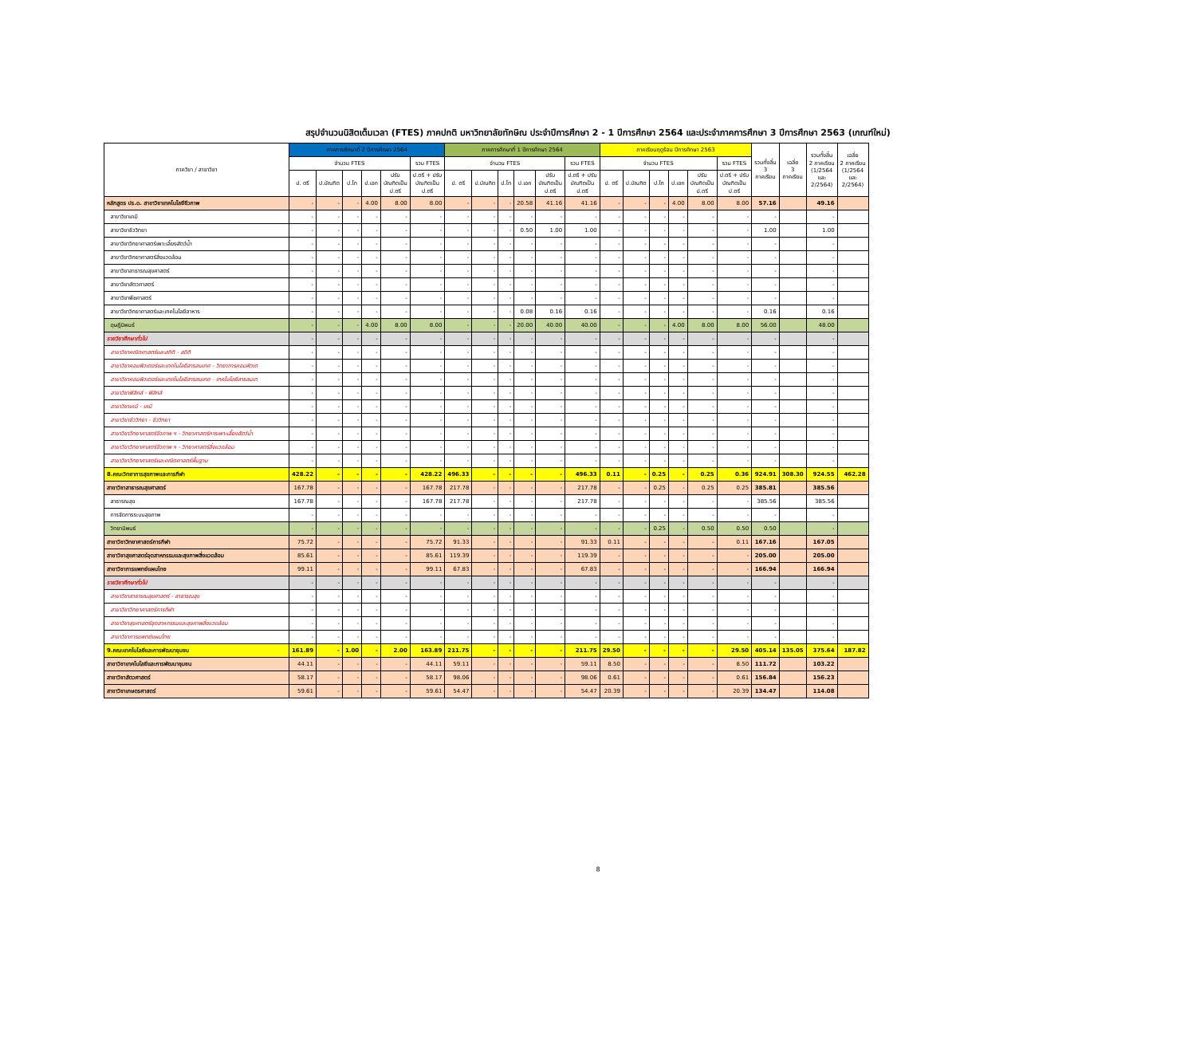สรุปจำนวนนิสิตเต็มเวลา (FTES) ภาคปกติ มหาวิทยาลัยทักษิณ ประจำปีการศึกษา 2 - 1 ปีการศึกษา 2564 และประจำภาคการศึกษา 3 ปีการศึกษา 2563 (เกณฑ์ใหม่)
| ภาควิชา / สาขาวิชา | ภาคการศึกษาที่ 2 ปีการศึกษา 2564 | | | | | | ภาคการศึกษาที่ 1 ปีการศึกษา 2564 | | | | | | ภาคเรียนฤดูร้อน ปีการศึกษา 2563 | | | | | | รวมทั้งสิ้น 3 ภาคเรียน | เฉลี่ย 3 ภาคเรียน | รวมทั้งสิ้น 2 ภาคเรียน (1/2564 และ 2/2564) | เฉลี่ย 2 ภาคเรียน (1/2564 และ 2/2564) |
| --- | --- | --- | --- | --- | --- | --- | --- | --- | --- | --- | --- | --- | --- | --- | --- | --- | --- | --- | --- | --- | --- | --- |
| | จำนวน FTES | | | | | รวม FTES | จำนวน FTES | | | | | รวม FTES | จำนวน FTES | | | | | รวม FTES | | | | |
| | ป. ตรี | ป.บัณฑิต | ป.โท | ป.เอก | ปรับ บัณฑิตเป็น ป.ตรี | ป.ตรี + ปรับ บัณฑิตเป็น ป.ตรี | ป. ตรี | ป.บัณฑิต | ป.โท | ป.เอก | ปรับ บัณฑิตเป็น ป.ตรี | ป.ตรี + ปรับ บัณฑิตเป็น ป.ตรี | ป. ตรี | ป.บัณฑิต | ป.โท | ป.เอก | ปรับ บัณฑิตเป็น ป.ตรี | ป.ตรี + ปรับ บัณฑิตเป็น ป.ตรี | | | | |
| หลักสูตร ปร.ด. สาขาวิชาเทคโนโลยีชีวภาพ | - | - | - | 4.00 | 8.00 | 8.00 | - | - | - | 20.58 | 41.16 | 41.16 | - | - | - | 4.00 | 8.00 | 8.00 | 57.16 | | 49.16 | |
| สาขาวิชาเคมี | - | - | - | - | - | - | - | - | - | - | - | - | - | - | - | - | - | - | - | | - | |
| สาขาวิชาชีววิทยา | - | - | - | - | - | - | - | - | - | 0.50 | 1.00 | 1.00 | - | - | - | - | - | - | 1.00 | | 1.00 | |
| สาขาวิชาวิทยาศาสตร์เพาะเลี้ยงสัตว์น้ำ | - | - | - | - | - | - | - | - | - | - | - | - | - | - | - | - | - | - | - | | - | |
| สาขาวิชาวิทยาศาสตร์สิ่งแวดล้อม | - | - | - | - | - | - | - | - | - | - | - | - | - | - | - | - | - | - | - | | - | |
| สาขาวิชาสาธารณสุขศาสตร์ | - | - | - | - | - | - | - | - | - | - | - | - | - | - | - | - | - | - | - | | - | |
| สาขาวิชาสัตวศาสตร์ | - | - | - | - | - | - | - | - | - | - | - | - | - | - | - | - | - | - | - | | - | |
| สาขาวิชาพืชศาสตร์ | - | - | - | - | - | - | - | - | - | - | - | - | - | - | - | - | - | - | - | | - | |
| สาขาวิชาวิทยาศาสตร์และเทคโนโลยีอาหาร | - | - | - | - | - | - | - | - | - | 0.08 | 0.16 | 0.16 | - | - | - | - | - | - | 0.16 | | 0.16 | |
| ดุษฎีนิพนธ์ | - | - | - | 4.00 | 8.00 | 8.00 | - | - | - | 20.00 | 40.00 | 40.00 | - | - | - | 4.00 | 8.00 | 8.00 | 56.00 | | 48.00 | |
| รายวิชาศึกษาทั่วไป | - | - | - | - | - | - | - | - | - | - | - | - | - | - | - | - | - | - | - | | - | |
| สาขาวิชาคณิตศาสตร์และสถิติ - สถิติ | - | - | - | - | - | - | - | - | - | - | - | - | - | - | - | - | - | - | - | | - | |
| สาขาวิชาคอมพิวเตอร์และเทคโนโลยีสารสนเทศ - วิทยาการคอมพิวเต | - | - | - | - | - | - | - | - | - | - | - | - | - | - | - | - | - | - | - | | - | |
| สาขาวิชาคอมพิวเตอร์และเทคโนโลยีสารสนเทศ - เทคโนโลยีสารสนเท | - | - | - | - | - | - | - | - | - | - | - | - | - | - | - | - | - | - | - | | - | |
| สาขาวิชาฟิสิกส์ - ฟิสิกส์ | - | - | - | - | - | - | - | - | - | - | - | - | - | - | - | - | - | - | - | | - | |
| สาขาวิชาเคมี - เคมี | - | - | - | - | - | - | - | - | - | - | - | - | - | - | - | - | - | - | - | | - | |
| สาขาวิชาชีววิทยา - ชีววิทยา | - | - | - | - | - | - | - | - | - | - | - | - | - | - | - | - | - | - | - | | - | |
| สาขาวิชาวิทยาศาสตร์ชีวภาพ ฯ - วิทยาศาสตร์การเพาะเลี้ยงสัตว์น้ำ | - | - | - | - | - | - | - | - | - | - | - | - | - | - | - | - | - | - | - | | - | |
| สาขาวิชาวิทยาศาสตร์ชีวภาพ ฯ - วิทยาศาสตร์สิ่งแวดล้อม | - | - | - | - | - | - | - | - | - | - | - | - | - | - | - | - | - | - | - | | - | |
| สาขาวิชาวิทยาศาสตร์และคณิตศาสตร์พื้นฐาน | - | - | - | - | - | - | - | - | - | - | - | - | - | - | - | - | - | - | - | | - | |
| 8.คณะวิทยาการสุขภาพและการกีฬา | 428.22 | - | - | - | - | 428.22 | 496.33 | - | - | - | - | 496.33 | 0.11 | - | 0.25 | - | 0.25 | 0.36 | 924.91 | 308.30 | 924.55 | 462.28 |
| สาขาวิชาสาธารณสุขศาสตร์ | 167.78 | - | - | - | - | 167.78 | 217.78 | - | - | - | - | 217.78 | - | - | 0.25 | - | 0.25 | 0.25 | 385.81 | | 385.56 | |
| สาธารณสุข | 167.78 | - | - | - | - | 167.78 | 217.78 | - | - | - | - | 217.78 | - | - | - | - | - | - | 385.56 | | 385.56 | |
| การจัดการระบบสุขภาพ | - | - | - | - | - | - | - | - | - | - | - | - | - | - | - | - | - | - | - | | - | |
| วิทยานิพนธ์ | - | - | - | - | - | - | - | - | - | - | - | - | - | - | 0.25 | - | 0.50 | 0.50 | 0.50 | | - | |
| สาขาวิชาวิทยาศาสตร์การกีฬา | 75.72 | - | - | - | - | 75.72 | 91.33 | - | - | - | - | 91.33 | 0.11 | - | - | - | - | 0.11 | 167.16 | | 167.05 | |
| สาขาวิชาสุขศาสตร์อุตสาหกรรมและสุขภาพสิ่งแวดล้อม | 85.61 | - | - | - | - | 85.61 | 119.39 | - | - | - | - | 119.39 | - | - | - | - | - | - | 205.00 | | 205.00 | |
| สาขาวิชาการแพทย์แผนไทย | 99.11 | - | - | - | - | 99.11 | 67.83 | - | - | - | - | 67.83 | - | - | - | - | - | - | 166.94 | | 166.94 | |
| รายวิชาศึกษาทั่วไป | - | - | - | - | - | - | - | - | - | - | - | - | - | - | - | - | - | - | - | | - | |
| สาขาวิชาสาธารณสุขศาสตร์ - สาธารณสุข | - | - | - | - | - | - | - | - | - | - | - | - | - | - | - | - | - | - | - | | - | |
| สาขาวิชาวิทยาศาสตร์การกีฬา | - | - | - | - | - | - | - | - | - | - | - | - | - | - | - | - | - | - | - | | - | |
| สาขาวิชาสุขศาสตร์อุตสาหกรรมและสุขภาพสิ่งแวดล้อม | - | - | - | - | - | - | - | - | - | - | - | - | - | - | - | - | - | - | - | | - | |
| สาขาวิชาการแพทย์แผนไทย | - | - | - | - | - | - | - | - | - | - | - | - | - | - | - | - | - | - | - | | - | |
| 9.คณะเทคโนโลยีและการพัฒนาชุมชน | 161.89 | - | 1.00 | - | 2.00 | 163.89 | 211.75 | - | - | - | - | 211.75 | 29.50 | - | - | - | - | 29.50 | 405.14 | 135.05 | 375.64 | 187.82 |
| สาขาวิชาเทคโนโลยีและการพัฒนาชุมชน | 44.11 | - | - | - | - | 44.11 | 59.11 | - | - | - | - | 59.11 | 8.50 | - | - | - | - | 8.50 | 111.72 | | 103.22 | |
| สาขาวิชาสัตวศาสตร์ | 58.17 | - | - | - | - | 58.17 | 98.06 | - | - | - | - | 98.06 | 0.61 | - | - | - | - | 0.61 | 156.84 | | 156.23 | |
| สาขาวิชาเกษตรศาสตร์ | 59.61 | - | - | - | - | 59.61 | 54.47 | - | - | - | - | 54.47 | 20.39 | - | - | - | - | 20.39 | 134.47 | | 114.08 | |
8